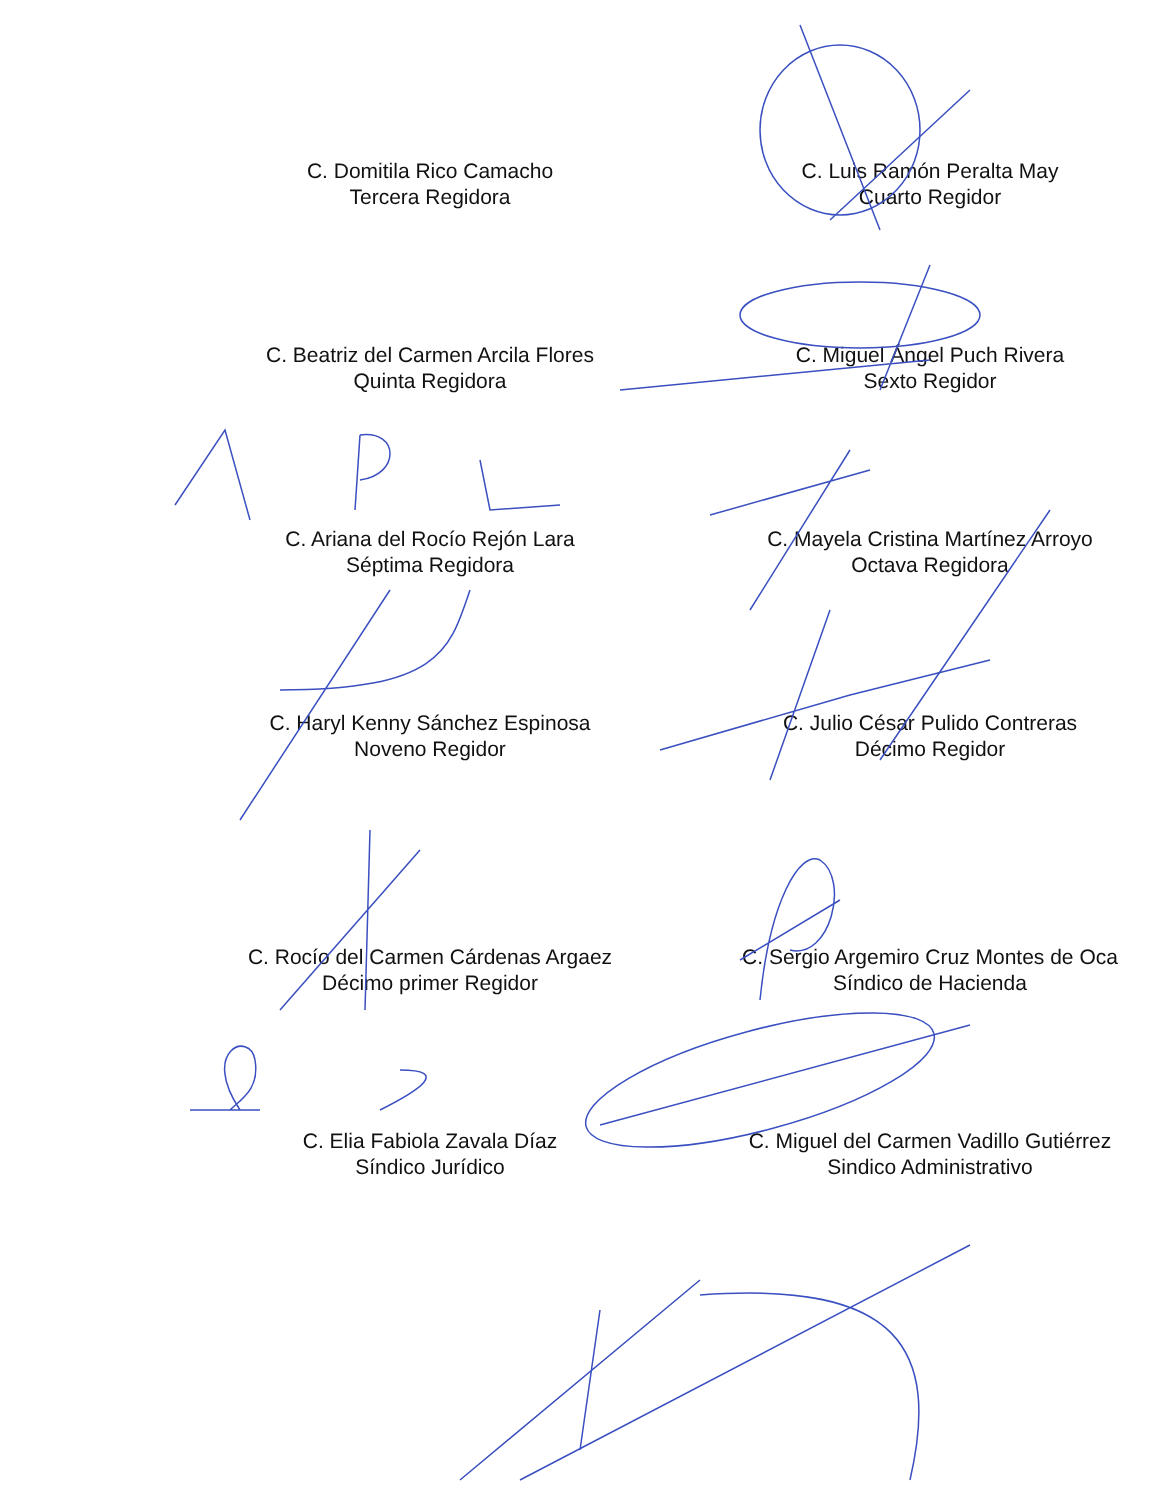C. Domitila Rico Camacho
Tercera Regidora
C. Luis Ramón Peralta May
Cuarto Regidor
C. Beatriz del Carmen Arcila Flores
Quinta Regidora
C. Miguel Ángel Puch Rivera
Sexto Regidor
C. Ariana del Rocío Rejón Lara
Séptima Regidora
C. Mayela Cristina Martínez Arroyo
Octava Regidora
C. Haryl Kenny Sánchez Espinosa
Noveno Regidor
C. Julio César Pulido Contreras
Décimo Regidor
C. Rocío del Carmen Cárdenas Argaez
Décimo primer Regidor
C. Sergio Argemiro Cruz Montes de Oca
Síndico de Hacienda
C. Elia Fabiola Zavala Díaz
Síndico Jurídico
C. Miguel del Carmen Vadillo Gutiérrez
Sindico Administrativo